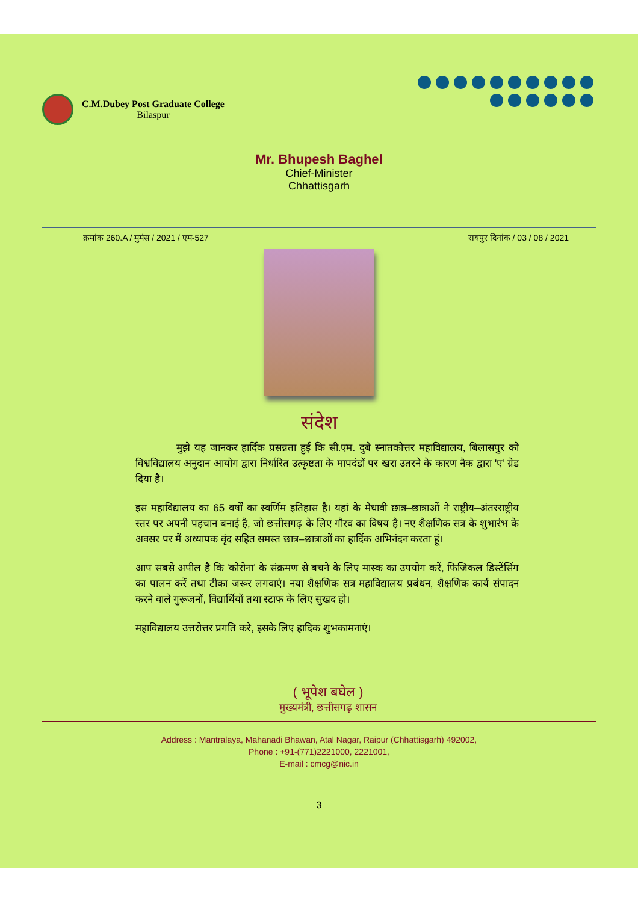C.M.Dubey Post Graduate College
Bilaspur
Mr. Bhupesh Baghel
Chief-Minister
Chhattisgarh
क्रमांक 260.A / मुमंस / 2021 / एम-527 रायपुर दिनांक / 03 / 08 / 2021
संदेश
    मुझे यह जानकर हार्दिक प्रसन्नता हुई कि सी.एम. दुबे स्नातकोत्तर महाविद्यालय, बिलासपुर को विश्वविद्यालय अनुदान आयोग द्वारा निर्धारित उत्कृष्टता के मापदंडों पर खरा उतरने के कारण नैक द्वारा 'ए' ग्रेड दिया है।
इस महाविद्यालय का 65 वर्षों का स्वर्णिम इतिहास है। यहां के मेधावी छात्र–छात्राओं ने राष्ट्रीय–अंतरराष्ट्रीय स्तर पर अपनी पहचान बनाई है, जो छत्तीसगढ़ के लिए गौरव का विषय है। नए शैक्षणिक सत्र के शुभारंभ के अवसर पर मैं अध्यापक वृंद सहित समस्त छात्र–छात्राओं का हार्दिक अभिनंदन करता हूं।
आप सबसे अपील है कि 'कोरोना' के संक्रमण से बचने के लिए मास्क का उपयोग करें, फिजिकल डिस्टेंसिंग का पालन करें तथा टीका जरूर लगवाएं। नया शैक्षणिक सत्र महाविद्यालय प्रबंधन, शैक्षणिक कार्य संपादन करने वाले गुरूजनों, विद्यार्थियों तथा स्टाफ के लिए सुखद हो।
महाविद्यालय उत्तरोत्तर प्रगति करे, इसके लिए हादिक शुभकामनाएं।
( भूपेश बघेल )
मुख्यमंत्री, छत्तीसगढ़ शासन
Address : Mantralaya, Mahanadi Bhawan, Atal Nagar, Raipur (Chhattisgarh) 492002,
Phone : +91-(771)2221000, 2221001,
E-mail : cmcg@nic.in
3